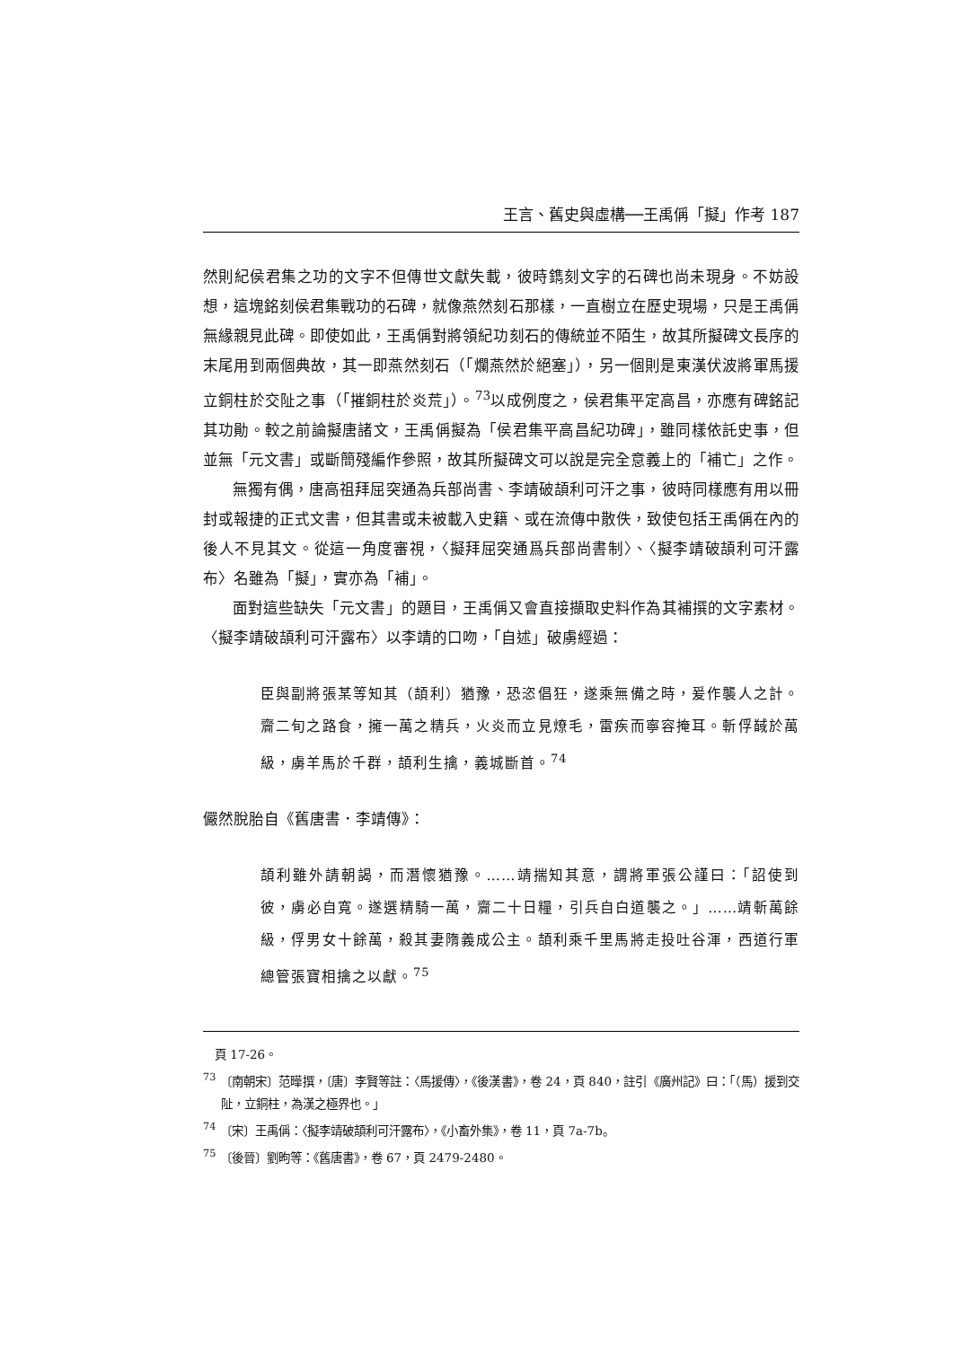王言、舊史與虛構──王禹偁「擬」作考 187
然則紀侯君集之功的文字不但傳世文獻失載，彼時鐫刻文字的石碑也尚未現身。不妨設想，這塊銘刻侯君集戰功的石碑，就像燕然刻石那樣，一直樹立在歷史現場，只是王禹偁無緣親見此碑。即使如此，王禹偁對將領紀功刻石的傳統並不陌生，故其所擬碑文長序的末尾用到兩個典故，其一即燕然刻石（「爛燕然於絕塞」），另一個則是東漢伏波將軍馬援立銅柱於交阯之事（「摧銅柱於炎荒」）。<sup>73</sup>以成例度之，侯君集平定高昌，亦應有碑銘記其功勛。較之前論擬唐諸文，王禹偁擬為「侯君集平高昌紀功碑」，雖同樣依託史事，但並無「元文書」或斷簡殘編作參照，故其所擬碑文可以說是完全意義上的「補亡」之作。
無獨有偶，唐高祖拜屈突通為兵部尚書、李靖破頡利可汗之事，彼時同樣應有用以冊封或報捷的正式文書，但其書或未被載入史籍、或在流傳中散佚，致使包括王禹偁在內的後人不見其文。從這一角度審視，〈擬拜屈突通爲兵部尚書制〉、〈擬李靖破頡利可汗露布〉名雖為「擬」，實亦為「補」。
面對這些缺失「元文書」的題目，王禹偁又會直接擷取史料作為其補撰的文字素材。〈擬李靖破頡利可汗露布〉以李靖的口吻，「自述」破虜經過：
臣與副將張某等知其（頡利）猶豫，恐恣倡狂，遂乘無備之時，爰作襲人之計。齎二旬之路食，擁一萬之精兵，火炎而立見燎毛，雷疾而寧容掩耳。斬俘馘於萬級，虜羊馬於千群，頡利生擒，義城斷首。<sup>74</sup>
儼然脫胎自《舊唐書．李靖傳》：
頡利雖外請朝謁，而潛懷猶豫。……靖揣知其意，謂將軍張公謹曰：「詔使到彼，虜必自寬。遂選精騎一萬，齎二十日糧，引兵自白道襲之。」……靖斬萬餘級，俘男女十餘萬，殺其妻隋義成公主。頡利乘千里馬將走投吐谷渾，西道行軍總管張寶相擒之以獻。<sup>75</sup>
　頁 17-26。
<sup>73</sup> 〔南朝宋〕范曄撰，〔唐〕李賢等註：〈馬援傳〉，《後漢書》，卷 24，頁 840，註引《廣州記》曰：「（馬）援到交阯，立銅柱，為漢之極界也。」
<sup>74</sup> 〔宋〕王禹偁：〈擬李靖破頡利可汗露布〉，《小畜外集》，卷 11，頁 7a-7b。
<sup>75</sup> 〔後晉〕劉昫等：《舊唐書》，卷 67，頁 2479-2480。